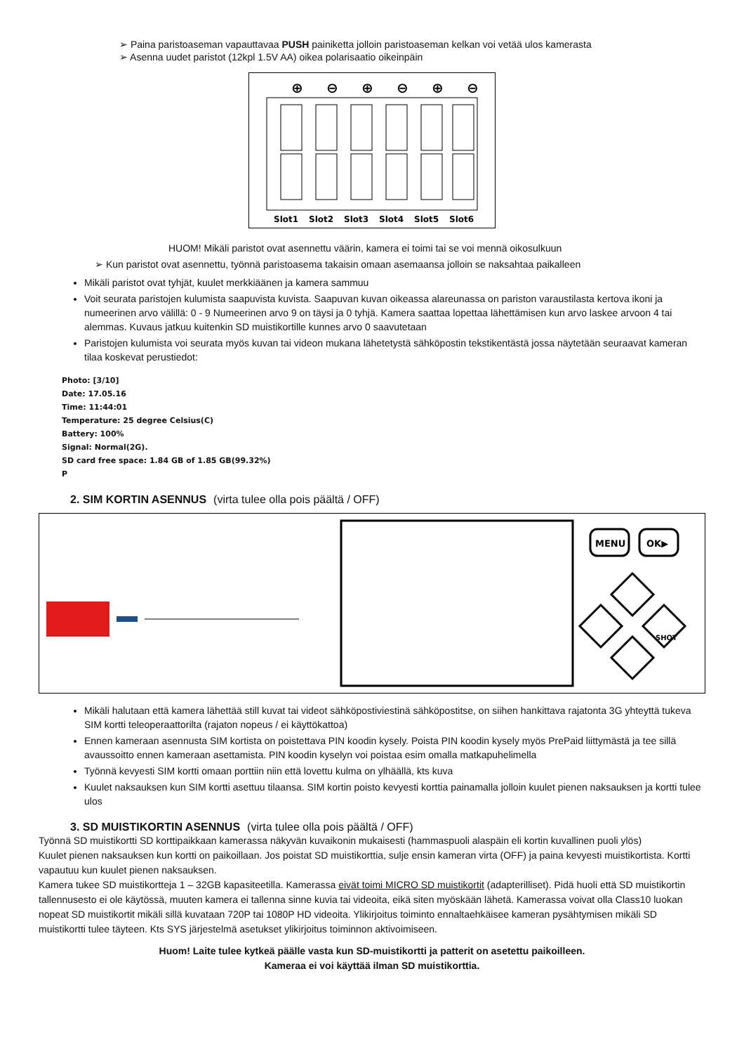➢ Paina paristoaseman vapauttavaa PUSH painiketta jolloin paristoaseman kelkan voi vetää ulos kamerasta
➢ Asenna uudet paristot (12kpl 1.5V AA) oikea polarisaatio oikeinpäin
⊕
⊖
⊕
⊖
⊕
⊖
Slot1
Slot2
Slot3
Slot4
Slot5
Slot6
HUOM! Mikäli paristot ovat asennettu väärin, kamera ei toimi tai se voi mennä oikosulkuun
➢ Kun paristot ovat asennettu, työnnä paristoasema takaisin omaan asemaansa jolloin se naksahtaa paikalleen
Mikäli paristot ovat tyhjät, kuulet merkkiäänen ja kamera sammuu
Voit seurata paristojen kulumista saapuvista kuvista. Saapuvan kuvan oikeassa alareunassa on pariston varaustilasta kertova ikoni ja numeerinen arvo välillä: 0 - 9 Numeerinen arvo 9 on täysi ja 0 tyhjä. Kamera saattaa lopettaa lähettämisen kun arvo laskee arvoon 4 tai alemmas. Kuvaus jatkuu kuitenkin SD muistikortille kunnes arvo 0 saavutetaan
Paristojen kulumista voi seurata myös kuvan tai videon mukana lähetetystä sähköpostin tekstikentästä jossa näytetään seuraavat kameran tilaa koskevat perustiedot:
Photo: [3/10]
Date: 17.05.16
Time: 11:44:01
Temperature: 25 degree Celsius(C)
Battery: 100%
Signal: Normal(2G).
SD card free space: 1.84 GB of 1.85 GB(99.32%)
P
2. SIM KORTIN ASENNUS (virta tulee olla pois päältä / OFF)
MENU
OK▶
SHOT
Mikäli halutaan että kamera lähettää still kuvat tai videot sähköpostiviestinä sähköpostitse, on siihen hankittava rajatonta 3G yhteyttä tukeva SIM kortti teleoperaattorilta (rajaton nopeus / ei käyttökattoa)
Ennen kameraan asennusta SIM kortista on poistettava PIN koodin kysely. Poista PIN koodin kysely myös PrePaid liittymästä ja tee sillä avaussoitto ennen kameraan asettamista. PIN koodin kyselyn voi poistaa esim omalla matkapuhelimella
Työnnä kevyesti SIM kortti omaan porttiin niin että lovettu kulma on ylhäällä, kts kuva
Kuulet naksauksen kun SIM kortti asettuu tilaansa. SIM kortin poisto kevyesti korttia painamalla jolloin kuulet pienen naksauksen ja kortti tulee ulos
3. SD MUISTIKORTIN ASENNUS (virta tulee olla pois päältä / OFF)
Työnnä SD muistikortti SD korttipaikkaan kamerassa näkyvän kuvaikonin mukaisesti (hammaspuoli alaspäin eli kortin kuvallinen puoli ylös)
Kuulet pienen naksauksen kun kortti on paikoillaan. Jos poistat SD muistikorttia, sulje ensin kameran virta (OFF) ja paina kevyesti muistikortista. Kortti vapautuu kun kuulet pienen naksauksen.
Kamera tukee SD muistikortteja 1 – 32GB kapasiteetilla. Kamerassa eivät toimi MICRO SD muistikortit (adapterilliset). Pidä huoli että SD muistikortin tallennusesto ei ole käytössä, muuten kamera ei tallenna sinne kuvia tai videoita, eikä siten myöskään lähetä. Kamerassa voivat olla Class10 luokan nopeat SD muistikortit mikäli sillä kuvataan 720P tai 1080P HD videoita. Ylikirjoitus toiminto ennaltaehkäisee kameran pysähtymisen mikäli SD muistikortti tulee täyteen. Kts SYS järjestelmä asetukset ylikirjoitus toiminnon aktivoimiseen.
Huom! Laite tulee kytkeä päälle vasta kun SD-muistikortti ja patterit on asetettu paikoilleen.
Kameraa ei voi käyttää ilman SD muistikorttia.